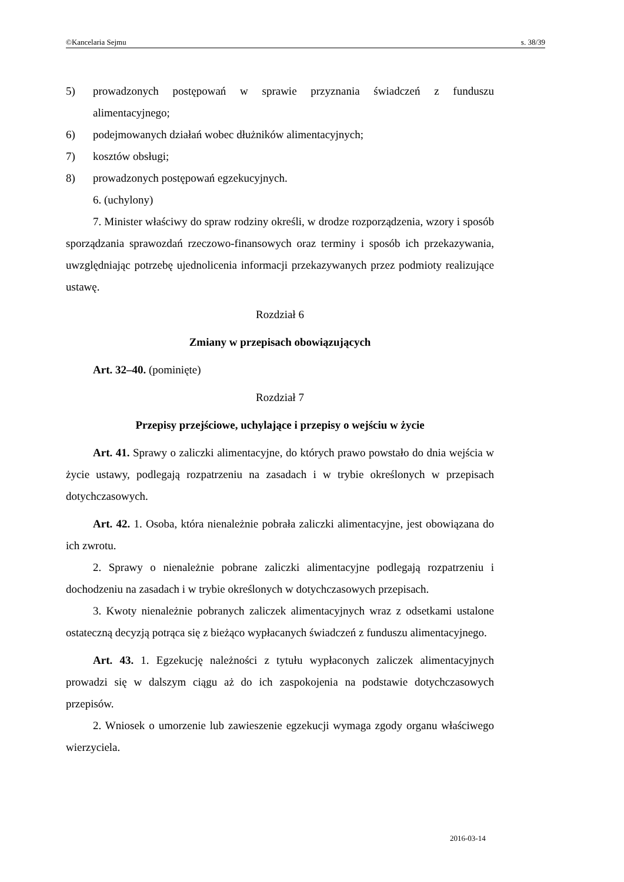©Kancelaria Sejmu s. 38/39
5) prowadzonych postępowań w sprawie przyznania świadczeń z funduszu alimentacyjnego;
6) podejmowanych działań wobec dłużników alimentacyjnych;
7) kosztów obsługi;
8) prowadzonych postępowań egzekucyjnych.
6. (uchylony)
7. Minister właściwy do spraw rodziny określi, w drodze rozporządzenia, wzory i sposób sporządzania sprawozdań rzeczowo-finansowych oraz terminy i sposób ich przekazywania, uwzględniając potrzebę ujednolicenia informacji przekazywanych przez podmioty realizujące ustawę.
Rozdział 6
Zmiany w przepisach obowiązujących
Art. 32–40. (pominięte)
Rozdział 7
Przepisy przejściowe, uchylające i przepisy o wejściu w życie
Art. 41. Sprawy o zaliczki alimentacyjne, do których prawo powstało do dnia wejścia w życie ustawy, podlegają rozpatrzeniu na zasadach i w trybie określonych w przepisach dotychczasowych.
Art. 42. 1. Osoba, która nienależnie pobrała zaliczki alimentacyjne, jest obowiązana do ich zwrotu.
2. Sprawy o nienależnie pobrane zaliczki alimentacyjne podlegają rozpatrzeniu i dochodzeniu na zasadach i w trybie określonych w dotychczasowych przepisach.
3. Kwoty nienależnie pobranych zaliczek alimentacyjnych wraz z odsetkami ustalone ostateczną decyzją potrąca się z bieżąco wypłacanych świadczeń z funduszu alimentacyjnego.
Art. 43. 1. Egzekucję należności z tytułu wypłaconych zaliczek alimentacyjnych prowadzi się w dalszym ciągu aż do ich zaspokojenia na podstawie dotychczasowych przepisów.
2. Wniosek o umorzenie lub zawieszenie egzekucji wymaga zgody organu właściwego wierzyciela.
2016-03-14